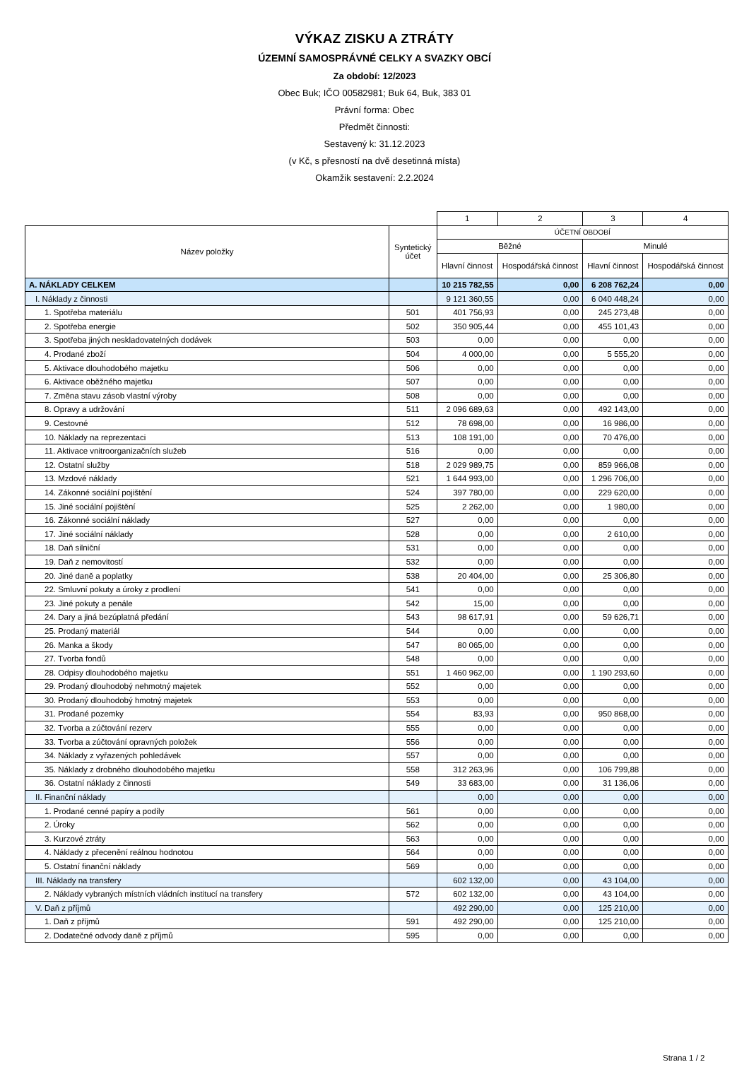VÝKAZ ZISKU A ZTRÁTY
ÚZEMNÍ SAMOSPRÁVNÉ CELKY A SVAZKY OBCÍ
Za období: 12/2023
Obec Buk; IČO 00582981; Buk 64, Buk, 383 01
Právní forma: Obec
Předmět činnosti:
Sestavený k: 31.12.2023
(v Kč, s přesností na dvě desetinná místa)
Okamžik sestavení: 2.2.2024
| | | 1 | 2 | 3 | 4 |
| Název položky | Syntetický účet | ÚČETNÍ OBDOBÍ | | | |
| | | Běžné | | Minulé | |
| | | Hlavní činnost | Hospodářská činnost | Hlavní činnost | Hospodářská činnost |
| A. NÁKLADY CELKEM | | 10 215 782,55 | 0,00 | 6 208 762,24 | 0,00 |
| I. Náklady z činnosti | | 9 121 360,55 | 0,00 | 6 040 448,24 | 0,00 |
| 1. Spotřeba materiálu | 501 | 401 756,93 | 0,00 | 245 273,48 | 0,00 |
| 2. Spotřeba energie | 502 | 350 905,44 | 0,00 | 455 101,43 | 0,00 |
| 3. Spotřeba jiných neskladovatelných dodávek | 503 | 0,00 | 0,00 | 0,00 | 0,00 |
| 4. Prodané zboží | 504 | 4 000,00 | 0,00 | 5 555,20 | 0,00 |
| 5. Aktivace dlouhodobého majetku | 506 | 0,00 | 0,00 | 0,00 | 0,00 |
| 6. Aktivace oběžného majetku | 507 | 0,00 | 0,00 | 0,00 | 0,00 |
| 7. Změna stavu zásob vlastní výroby | 508 | 0,00 | 0,00 | 0,00 | 0,00 |
| 8. Opravy a udržování | 511 | 2 096 689,63 | 0,00 | 492 143,00 | 0,00 |
| 9. Cestovné | 512 | 78 698,00 | 0,00 | 16 986,00 | 0,00 |
| 10. Náklady na reprezentaci | 513 | 108 191,00 | 0,00 | 70 476,00 | 0,00 |
| 11. Aktivace vnitroorganizačních služeb | 516 | 0,00 | 0,00 | 0,00 | 0,00 |
| 12. Ostatní služby | 518 | 2 029 989,75 | 0,00 | 859 966,08 | 0,00 |
| 13. Mzdové náklady | 521 | 1 644 993,00 | 0,00 | 1 296 706,00 | 0,00 |
| 14. Zákonné sociální pojištění | 524 | 397 780,00 | 0,00 | 229 620,00 | 0,00 |
| 15. Jiné sociální pojištění | 525 | 2 262,00 | 0,00 | 1 980,00 | 0,00 |
| 16. Zákonné sociální náklady | 527 | 0,00 | 0,00 | 0,00 | 0,00 |
| 17. Jiné sociální náklady | 528 | 0,00 | 0,00 | 2 610,00 | 0,00 |
| 18. Daň silniční | 531 | 0,00 | 0,00 | 0,00 | 0,00 |
| 19. Daň z nemovitostí | 532 | 0,00 | 0,00 | 0,00 | 0,00 |
| 20. Jiné daně a poplatky | 538 | 20 404,00 | 0,00 | 25 306,80 | 0,00 |
| 22. Smluvní pokuty a úroky z prodlení | 541 | 0,00 | 0,00 | 0,00 | 0,00 |
| 23. Jiné pokuty a penále | 542 | 15,00 | 0,00 | 0,00 | 0,00 |
| 24. Dary a jiná bezúplatná předání | 543 | 98 617,91 | 0,00 | 59 626,71 | 0,00 |
| 25. Prodaný materiál | 544 | 0,00 | 0,00 | 0,00 | 0,00 |
| 26. Manka a škody | 547 | 80 065,00 | 0,00 | 0,00 | 0,00 |
| 27. Tvorba fondů | 548 | 0,00 | 0,00 | 0,00 | 0,00 |
| 28. Odpisy dlouhodobého majetku | 551 | 1 460 962,00 | 0,00 | 1 190 293,60 | 0,00 |
| 29. Prodaný dlouhodobý nehmotný majetek | 552 | 0,00 | 0,00 | 0,00 | 0,00 |
| 30. Prodaný dlouhodobý hmotný majetek | 553 | 0,00 | 0,00 | 0,00 | 0,00 |
| 31. Prodané pozemky | 554 | 83,93 | 0,00 | 950 868,00 | 0,00 |
| 32. Tvorba a zúčtování rezerv | 555 | 0,00 | 0,00 | 0,00 | 0,00 |
| 33. Tvorba a zúčtování opravných položek | 556 | 0,00 | 0,00 | 0,00 | 0,00 |
| 34. Náklady z vyřazených pohledávek | 557 | 0,00 | 0,00 | 0,00 | 0,00 |
| 35. Náklady z drobného dlouhodobého majetku | 558 | 312 263,96 | 0,00 | 106 799,88 | 0,00 |
| 36. Ostatní náklady z činnosti | 549 | 33 683,00 | 0,00 | 31 136,06 | 0,00 |
| II. Finanční náklady | | 0,00 | 0,00 | 0,00 | 0,00 |
| 1. Prodané cenné papíry a podíly | 561 | 0,00 | 0,00 | 0,00 | 0,00 |
| 2. Úroky | 562 | 0,00 | 0,00 | 0,00 | 0,00 |
| 3. Kurzové ztráty | 563 | 0,00 | 0,00 | 0,00 | 0,00 |
| 4. Náklady z přecenění reálnou hodnotou | 564 | 0,00 | 0,00 | 0,00 | 0,00 |
| 5. Ostatní finanční náklady | 569 | 0,00 | 0,00 | 0,00 | 0,00 |
| III. Náklady na transfery | | 602 132,00 | 0,00 | 43 104,00 | 0,00 |
| 2. Náklady vybraných místních vládních institucí na transfery | 572 | 602 132,00 | 0,00 | 43 104,00 | 0,00 |
| V. Daň z příjmů | | 492 290,00 | 0,00 | 125 210,00 | 0,00 |
| 1. Daň z příjmů | 591 | 492 290,00 | 0,00 | 125 210,00 | 0,00 |
| 2. Dodatečné odvody daně z příjmů | 595 | 0,00 | 0,00 | 0,00 | 0,00 |
Strana 1 / 2